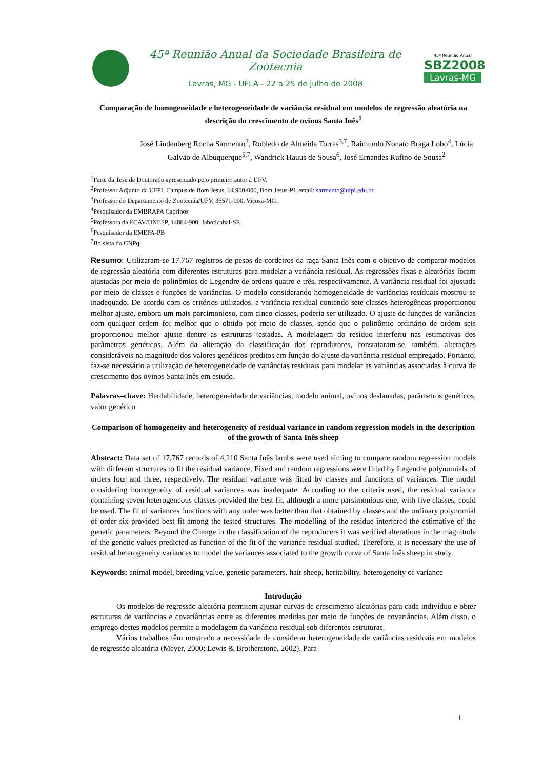45ª Reunião Anual da Sociedade Brasileira de Zootecnia
Lavras, MG - UFLA - 22 a 25 de julho de 2008
45ª Reunião Anual
SBZ2008
Lavras-MG
Comparação de homogeneidade e heterogeneidade de variância residual em modelos de regressão aleatória na descrição do crescimento de ovinos Santa Inês<sup>1</sup>
José Lindenberg Rocha Sarmento<sup>2</sup>, Robledo de Almeida Torres<sup>3,7</sup>, Raimundo Nonato Braga Lobo<sup>4</sup>, Lúcia Galvão de Albuquerque<sup>5,7</sup>, Wandrick Hauus de Sousa<sup>6</sup>, José Ernandes Rufino de Sousa<sup>2</sup>
<sup>1</sup> Parte da Tese de Doutorado apresentado pelo primeiro autor à UFV.
<sup>2</sup> Professor Adjunto da UFPI, Campus de Bom Jesus, 64.900-000, Bom Jesus-PI, email: sarmento@ufpi.edu.br
<sup>3</sup> Professor do Departamento de Zootecnia/UFV, 36571-000, Viçosa-MG.
<sup>4</sup> Pesquisador da EMBRAPA Caprinos
<sup>5</sup> Professora da FCAV/UNESP, 14884-900, Jaboticabal-SP.
<sup>6</sup> Pesquisador da EMEPA-PB
<sup>7</sup> Bolsista do CNPq.
Resumo: Utilizaram-se 17.767 registros de pesos de cordeiros da raça Santa Inês com o objetivo de comparar modelos de regressão aleatória com diferentes estruturas para modelar a variância residual. As regressões fixas e aleatórias foram ajustadas por meio de polinômios de Legendre de ordens quatro e três, respectivamente. A variância residual foi ajustada por meio de classes e funções de variâncias. O modelo considerando homogeneidade de variâncias residuais mostrou-se inadequado. De acordo com os critérios utilizados, a variância residual contendo sete classes heterogêneas proporcionou melhor ajuste, embora um mais parcimonioso, com cinco classes, poderia ser utilizado. O ajuste de funções de variâncias com qualquer ordem foi melhor que o obtido por meio de classes, sendo que o polinômio ordinário de ordem seis proporcionou melhor ajuste dentre as estruturas testadas. A modelagem do resíduo interferiu nas estimativas dos parâmetros genéticos. Além da alteração da classificação dos reprodutores, constataram-se, também, alterações consideráveis na magnitude dos valores genéticos preditos em função do ajuste da variância residual empregado. Portanto, faz-se necessário a utilização de heterogeneidade de variâncias residuais para modelar as variâncias associadas à curva de crescimento dos ovinos Santa Inês em estudo.
Palavras–chave: Herdabilidade, heterogeneidade de variâncias, modelo animal, ovinos deslanadas, parâmetros genéticos, valor genético
Comparison of homogeneity and heterogeneity of residual variance in random regression models in the description of the growth of Santa Inês sheep
Abstract: Data set of 17,767 records of 4,210 Santa Inês lambs were used aiming to compare random regression models with different structures to fit the residual variance. Fixed and random regressions were fitted by Legendre polynomials of orders four and three, respectively. The residual variance was fitted by classes and functions of variances. The model considering homogeneity of residual variances was inadequate. According to the criteria used, the residual variance containing seven heterogeneous classes provided the best fit, although a more parsimonious one, with five classes, could be used. The fit of variances functions with any order was better than that obtained by classes and the ordinary polynomial of order six provided best fit among the tested structures. The modelling of the residue interfered the estimative of the genetic parameters. Beyond the Change in the classification of the reproducers it was verified alterations in the magnitude of the genetic values predicted as function of the fit of the variance residual studied. Therefore, it is necessary the use of residual heterogeneity variances to model the variances associated to the growth curve of Santa Inês sheep in study.
Keywords: animal model, breeding value, genetic parameters, hair sheep, heritability, heterogeneity of variance
Introdução
Os modelos de regressão aleatória permitem ajustar curvas de crescimento aleatórias para cada indivíduo e obter estruturas de variâncias e covariâncias entre as diferentes medidas por meio de funções de covariâncias. Além disso, o emprego destes modelos permite a modelagem da variância residual sob diferentes estruturas.
Vários trabalhos têm mostrado a necessidade de considerar heterogeneidade de variâncias residuais em modelos de regressão aleatória (Meyer, 2000; Lewis & Brotherstone, 2002). Para
1